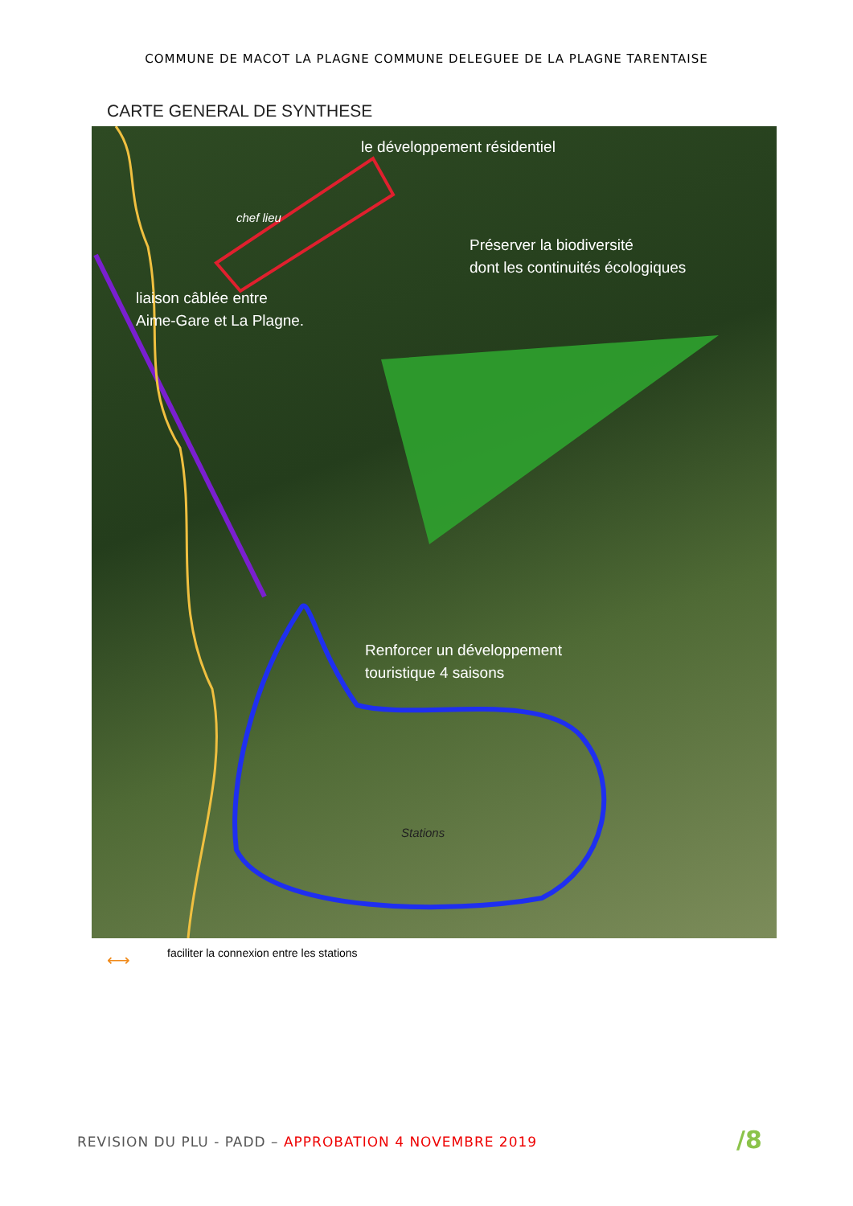COMMUNE DE MACOT LA PLAGNE COMMUNE DELEGUEE DE LA PLAGNE TARENTAISE
CARTE GENERAL DE SYNTHESE
le développement résidentiel
chef lieu
Préserver la biodiversité
dont les continuités écologiques
liaison câblée entre
Aime-Gare et La Plagne.
Renforcer un développement
touristique 4 saisons
Stations
⟷
faciliter la connexion entre les stations
REVISION DU PLU - PADD – APPROBATION 4 NOVEMBRE 2019
/8